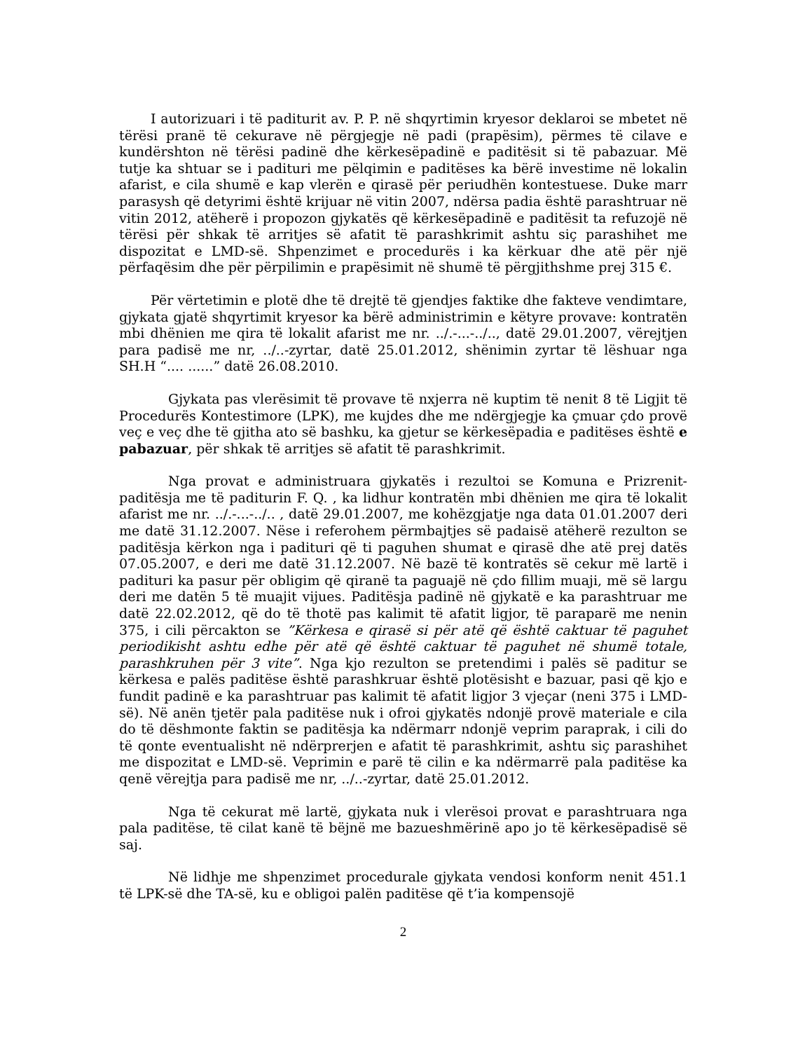I autorizuari i të paditurit av. P. P. në shqyrtimin kryesor deklaroi se mbetet në tërësi pranë të cekurave në përgjegje në padi (prapësim), përmes të cilave e kundërshton në tërësi padinë dhe kërkesëpadinë e paditësit si të pabazuar. Më tutje ka shtuar se i padituri me pëlqimin e paditëses ka bërë investime në lokalin afarist, e cila shumë e kap vlerën e qirasë për periudhën kontestuese. Duke marr parasysh që detyrimi është krijuar në vitin 2007, ndërsa padia është parashtruar në vitin 2012, atëherë i propozon gjykatës që kërkesëpadinë e paditësit ta refuzojë në tërësi për shkak të arritjes së afatit të parashkrimit ashtu siç parashihet me dispozitat e LMD-së. Shpenzimet e procedurës i ka kërkuar dhe atë për një përfaqësim dhe për përpilimin e prapësimit në shumë të përgjithshme prej 315 €.
Për vërtetimin e plotë dhe të drejtë të gjendjes faktike dhe fakteve vendimtare, gjykata gjatë shqyrtimit kryesor ka bërë administrimin e këtyre provave: kontratën mbi dhënien me qira të lokalit afarist me nr. ../.-...-../.., datë 29.01.2007, vërejtjen para padisë me nr, ../..-zyrtar, datë 25.01.2012, shënimin zyrtar të lëshuar nga SH.H “.... ......” datë 26.08.2010.
Gjykata pas vlerësimit të provave të nxjerra në kuptim të nenit 8 të Ligjit të Procedurës Kontestimore (LPK), me kujdes dhe me ndërgjegje ka çmuar çdo provë veç e veç dhe të gjitha ato së bashku, ka gjetur se kërkesëpadia e paditëses është e pabazuar, për shkak të arritjes së afatit të parashkrimit.
Nga provat e administruara gjykatës i rezultoi se Komuna e Prizrenit-paditësja me të paditurin F. Q. , ka lidhur kontratën mbi dhënien me qira të lokalit afarist me nr. ../.-...-../.. , datë 29.01.2007, me kohëzgjatje nga data 01.01.2007 deri me datë 31.12.2007. Nëse i referohem përmbajtjes së padaisë atëherë rezulton se paditësja kërkon nga i padituri që ti paguhen shumat e qirasë dhe atë prej datës 07.05.2007, e deri me datë 31.12.2007. Në bazë të kontratës së cekur më lartë i padituri ka pasur për obligim që qiranë ta paguajë në çdo fillim muaji, më së largu deri me datën 5 të muajit vijues. Paditësja padinë në gjykatë e ka parashtruar me datë 22.02.2012, që do të thotë pas kalimit të afatit ligjor, të paraparë me nenin 375, i cili përcakton se ”Kërkesa e qirasë si për atë që është caktuar të paguhet periodikisht ashtu edhe për atë që është caktuar të paguhet në shumë totale, parashkruhen për 3 vite”. Nga kjo rezulton se pretendimi i palës së paditur se kërkesa e palës paditëse është parashkruar është plotësisht e bazuar, pasi që kjo e fundit padinë e ka parashtruar pas kalimit të afatit ligjor 3 vjeçar (neni 375 i LMD-së). Në anën tjetër pala paditëse nuk i ofroi gjykatës ndonjë provë materiale e cila do të dëshmonte faktin se paditësja ka ndërmarr ndonjë veprim paraprak, i cili do të qonte eventualisht në ndërprerjen e afatit të parashkrimit, ashtu siç parashihet me dispozitat e LMD-së. Veprimin e parë të cilin e ka ndërmarrë pala paditëse ka qenë vërejtja para padisë me nr, ../..-zyrtar, datë 25.01.2012.
Nga të cekurat më lartë, gjykata nuk i vlerësoi provat e parashtruara nga pala paditëse, të cilat kanë të bëjnë me bazueshmërinë apo jo të kërkesëpadisë së saj.
Në lidhje me shpenzimet procedurale gjykata vendosi konform nenit 451.1 të LPK-së dhe TA-së, ku e obligoi palën paditëse që t’ia kompensojë
2